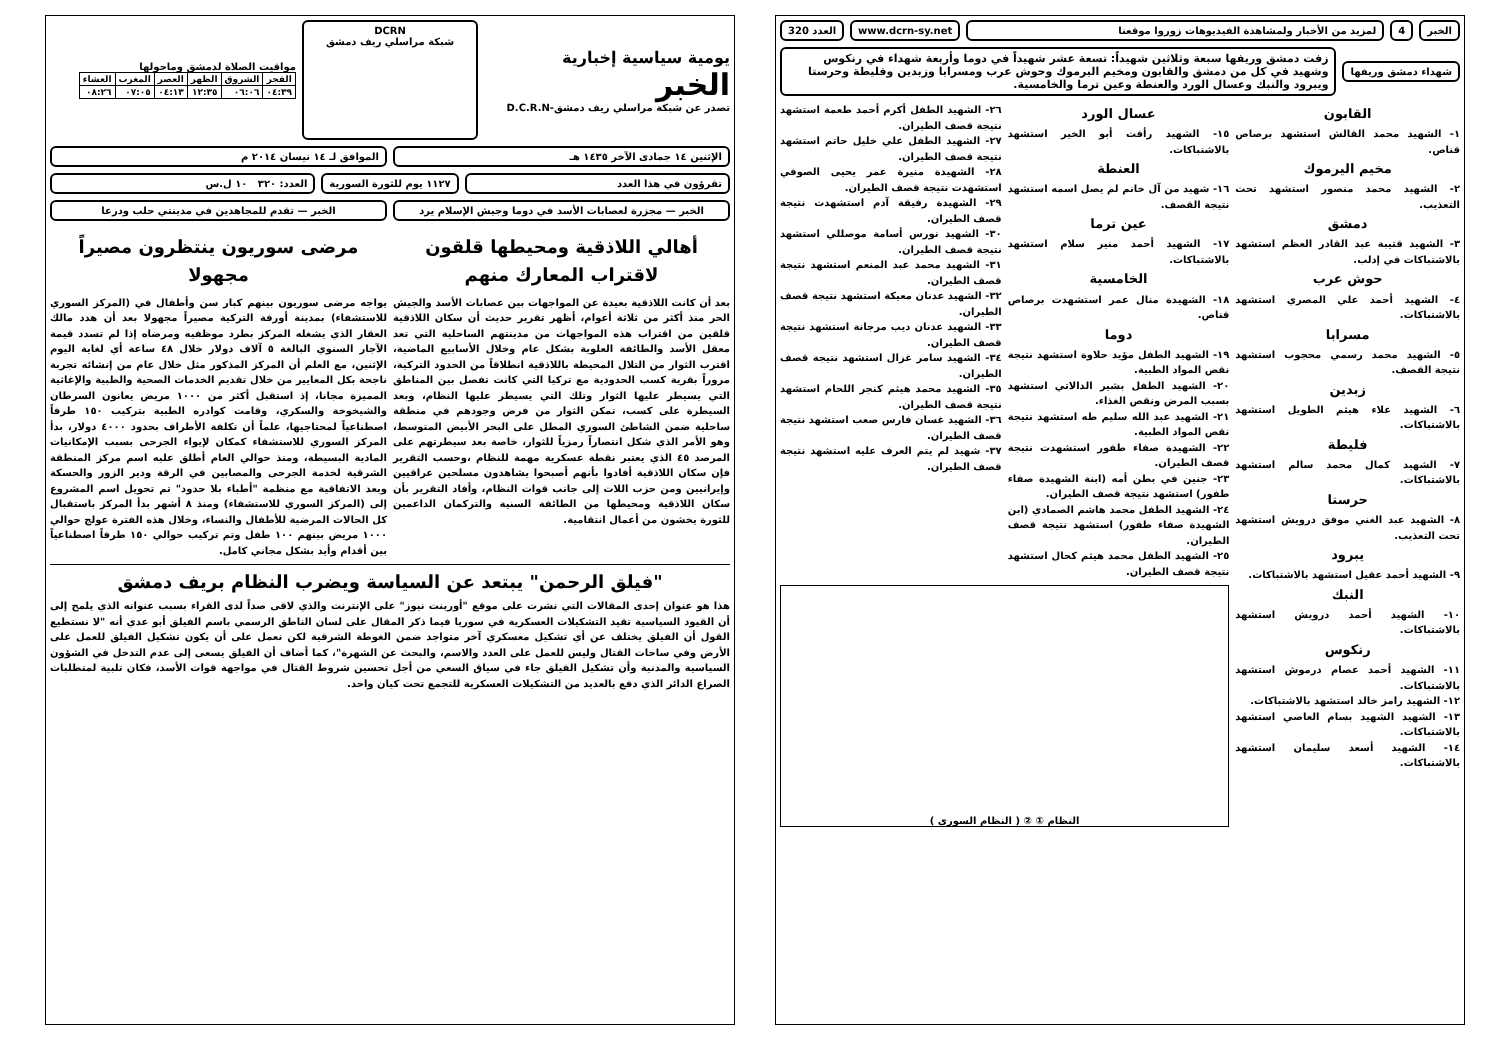الخبر 4
لمزيد من الأخبار ولمشاهدة الفيديوهات زوروا موقعنا
www.dcrn-sy.net العدد 320
شهداء دمشق وريفها
زفت دمشق وريفها سبعة وثلاثين شهيداً: تسعة عشر شهيداً في دوما وأربعة شهداء في رنكوس وشهيد في كل من دمشق والقابون ومخيم اليرموك وحوش عرب ومسرابا وزبدين وفليطة وحرستا ويبرود والنبك وعسال الورد والعنطة وعين ترما والخامسية.
القابون
١- الشهيد محمد القالش استشهد برصاص قناص.
مخيم اليرموك
٢- الشهيد محمد منصور استشهد تحت التعذيب.
دمشق
٣- الشهيد قتيبة عبد القادر العظم استشهد بالاشتباكات في إدلب.
حوش عرب
٤- الشهيد أحمد علي المصري استشهد بالاشتباكات.
مسرابا
٥- الشهيد محمد رسمي محجوب استشهد نتيجة القصف.
زبدين
٦- الشهيد علاء هيثم الطويل استشهد بالاشتباكات.
فليطة
٧- الشهيد كمال محمد سالم استشهد بالاشتباكات.
حرستا
٨- الشهيد عبد الغني موفق درويش استشهد تحت التعذيب.
يبرود
٩- الشهيد أحمد عقيل استشهد بالاشتباكات.
النبك
١٠- الشهيد أحمد درويش استشهد بالاشتباكات.
رنكوس
١١- الشهيد أحمد عصام درموش استشهد بالاشتباكات.
١٢- الشهيد رامز خالد استشهد بالاشتباكات.
١٣- الشهيد الشهيد بسام العاصي استشهد بالاشتباكات.
١٤- الشهيد أسعد سليمان استشهد بالاشتباكات.
عسال الورد
١٥- الشهيد رأفت أبو الخير استشهد بالاشتباكات.
العنطة
١٦- شهيد من آل خانم لم يصل اسمه استشهد نتيجة القصف.
عين ترما
١٧- الشهيد أحمد منير سلام استشهد بالاشتباكات.
الخامسية
١٨- الشهيدة منال عمر استشهدت برصاص قناص.
دوما
١٩- الشهيد الطفل مؤيد حلاوة استشهد نتيجة نقص المواد الطبية.
٢٠- الشهيد الطفل بشير الدالاتي استشهد بسبب المرض ونقص الغذاء.
٢١- الشهيد عبد الله سليم طه استشهد نتيجة نقص المواد الطبية.
٢٢- الشهيدة صفاء طفور استشهدت نتيجة قصف الطيران.
٢٣- جنين في بطن أمه (ابنة الشهيدة صفاء طفور) استشهد نتيجة قصف الطيران.
٢٤- الشهيد الطفل محمد هاشم الصمادي (ابن الشهيدة صفاء طفور) استشهد نتيجة قصف الطيران.
٢٥- الشهيد الطفل محمد هيثم كحال استشهد نتيجة قصف الطيران.
٢٦- الشهيد الطفل أكرم أحمد طعمة استشهد نتيجة قصف الطيران.
٢٧- الشهيد الطفل علي خليل حاتم استشهد نتيجة قصف الطيران.
٢٨- الشهيدة منيرة عمر يحيى الصوفي استشهدت نتيجة قصف الطيران.
٢٩- الشهيدة رفيقة آدم استشهدت نتيجة قصف الطيران.
٣٠- الشهيد نورس أسامة موصللي استشهد نتيجة قصف الطيران.
٣١- الشهيد محمد عبد المنعم استشهد نتيجة قصف الطيران.
٣٢- الشهيد عدنان معيكة استشهد نتيجة قصف الطيران.
٣٣- الشهيد عدنان ديب مرجانة استشهد نتيجة قصف الطيران.
٣٤- الشهيد سامر غزال استشهد نتيجة قصف الطيران.
٣٥- الشهيد محمد هيثم كنجر اللحام استشهد نتيجة قصف الطيران.
٣٦- الشهيد غسان فارس صعب استشهد نتيجة قصف الطيران.
٣٧- شهيد لم يتم العرف عليه استشهد نتيجة قصف الطيران.
النظام ① ② ( النظام السوري )
يومية سياسية إخبارية
الخبر
تصدر عن شبكة مراسلي ريف دمشق-D.C.R.N
DCRN
شبكة مراسلي ريف دمشق
مواقيت الصلاة لدمشق وماحولها
| الفجر | الشروق | الظهر | العصر | المغرب | العشاء |
| --- | --- | --- | --- | --- | --- |
| ٠٤:٣٩ | ٠٦:٠٦ | ١٢:٣٥ | ٠٤:١٣ | ٠٧:٠٥ | ٠٨:٢٦ |
الإثنين ١٤ جمادى الآخر ١٤٣٥ هـ الموافق لـ ١٤ نيسان ٢٠١٤ م
تقرؤون في هذا العدد ١١٢٧ يوم للثورة السورية العدد: ٣٢٠ ١٠ ل.س
الخبر — مجزرة لعصابات الأسد في دوما وجيش الإسلام يرد
الخبر — تقدم للمجاهدين في مدينتي حلب ودرعا
أهالي اللاذقية ومحيطها قلقون لاقتراب المعارك منهم
بعد أن كانت اللاذقية بعيدة عن المواجهات بين عصابات الأسد والجيش الحر منذ أكثر من ثلاثة أعوام، أظهر تقرير حديث أن سكان اللاذقية قلقين من اقتراب هذه المواجهات من مدينتهم الساحلية التي تعد معقل الأسد والطائفة العلوية بشكل عام وخلال الأسابيع الماضية، اقترب الثوار من التلال المحيطة باللاذقية انطلاقاً من الحدود التركية، مروراً بقرية كسب الحدودية مع تركيا التي كانت تفصل بين المناطق التي يسيطر عليها الثوار وتلك التي يسيطر عليها النظام، وبعد السيطرة على كسب، تمكن الثوار من فرض وجودهم في منطقة ساحلية ضمن الشاطئ السوري المطل على البحر الأبيض المتوسط، وهو الأمر الذي شكل انتصاراً رمزياً للثوار، خاصة بعد سيطرتهم على المرصد ٤٥ الذي يعتبر نقطة عسكرية مهمة للنظام ،وحسب التقرير فإن سكان اللاذقية أفادوا بأنهم أصبحوا يشاهدون مسلحين عراقيين وإيرانيين ومن حزب اللات إلى جانب قوات النظام، وأفاد التقرير بأن سكان اللاذقية ومحيطها من الطائفة السنية والتركمان الداعمين للثورة يخشون من أعمال انتقامية.
مرضى سوريون ينتظرون مصيراً مجهولا
يواجه مرضى سوريون بينهم كبار سن وأطفال في (المركز السوري للاستشفاء) بمدينة أورفة التركية مصيراً مجهولا بعد أن هدد مالك العقار الذي يشغله المركز بطرد موظفيه ومرضاه إذا لم تسدد قيمة الآجار السنوي البالغة ٥ آلاف دولار خلال ٤٨ ساعة أي لغاية اليوم الإثنين، مع العلم أن المركز المذكور مثل خلال عام من إنشائه تجربة ناجحة بكل المعايير من خلال تقديم الخدمات الصحية والطبية والإغاثية المميزة مجانا، إذ استقبل أكثر من ١٠٠٠ مريض يعانون السرطان والشيخوخة والسكري، وقامت كوادره الطبية بتركيب ١٥٠ طرفاً اصطناعياً لمحتاجيها، علماً أن تكلفة الأطراف بحدود ٤٠٠٠ دولار، بدأ المركز السوري للاستشفاء كمكان لإيواء الجرحى بسبب الإمكانيات المادية البسيطة، ومنذ حوالي العام أطلق عليه اسم مركز المنطقة الشرقية لخدمة الجرحى والمصابين في الرقة ودير الزور والحسكة وبعد الاتفاقية مع منظمة "أطباء بلا حدود" تم تحويل اسم المشروع إلى (المركز السوري للاستشفاء) ومنذ ٨ أشهر بدأ المركز باستقبال كل الحالات المرضية للأطفال والنساء، وخلال هذه الفترة عولج حوالي ١٠٠٠ مريض بينهم ١٠٠ طفل وتم تركيب حوالي ١٥٠ طرفاً اصطناعياً بين أقدام وأيد بشكل مجاني كامل.
"فيلق الرحمن" يبتعد عن السياسة ويضرب النظام بريف دمشق
هذا هو عنوان إحدى المقالات التي نشرت على موقع "أورينت نيوز" على الإنترنت والذي لاقى صداً لدى القراء بسبب عنوانه الذي يلمح إلى أن القيود السياسية تقيد التشكيلات العسكرية في سوريا فيما ذكر المقال على لسان الناطق الرسمي باسم الفيلق أبو عدي أنه "لا نستطيع القول أن الفيلق يختلف عن أي تشكيل معسكري آخر متواجد ضمن الغوطة الشرقية لكن نعمل على أن يكون تشكيل الفيلق للعمل على الأرض وفي ساحات القتال وليس للعمل على العدد والاسم، والبحث عن الشهرة"، كما أضاف أن الفيلق يسعى إلى عدم التدخل في الشؤون السياسية والمدنية وأن تشكيل الفيلق جاء في سياق السعي من أجل تحسين شروط القتال في مواجهة قوات الأسد، فكان تلبية لمتطلبات الصراع الدائر الذي دفع بالعديد من التشكيلات العسكرية للتجمع تحت كيان واحد.